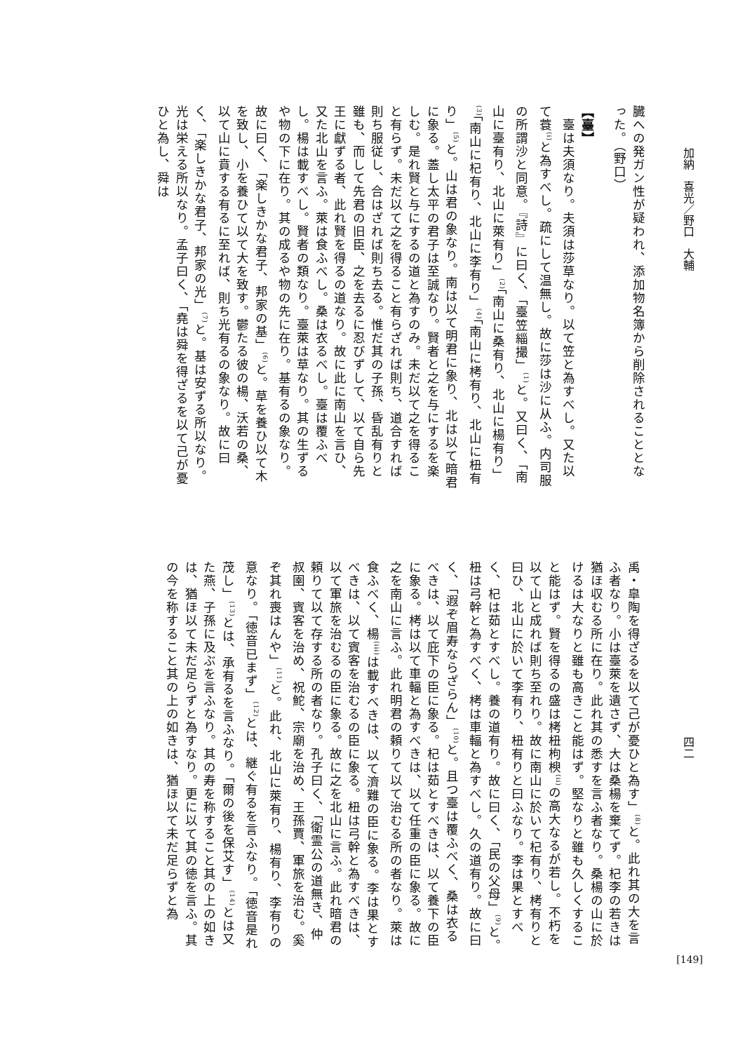加納　喜光／野口　大輔
臓への発ガン性が疑われ、添加物名簿から削除されることとなった。（野口）
【臺】
　臺は夫須なり。夫須は莎草なり。以て笠と為すべし。又た以て蓑<sup>(i)</sup>と為すべし。疏にして温無し。故に莎は沙に从ふ。内司服の所謂沙と同意。『詩』に曰く、「臺笠緇撮」<sup>(1)</sup>と。又曰く、「南山に臺有り、北山に萊有り」<sup>(2)</sup>「南山に桑有り、北山に楊有り」<sup>(3)</sup>「南山に杞有り、北山に李有り」<sup>(4)</sup>「南山に栲有り、北山に杻有り」<sup>(5)</sup>と。山は君の象なり。南は以て明君に象り、北は以て暗君に象る。蓋し太平の君子は至誠なり。賢者と之を与にするを楽しむ。是れ賢と与にするの道と為すのみ。未だ以て之を得ること有らず。未だ以て之を得ること有らざれば則ち、道合すれば則ち服従し、合はざれば則ち去る。惟だ其の子孫、昏乱有りと雖も、而して先君の旧臣、之を去るに忍びずして、以て自ら先王に獻ずる者、此れ賢を得るの道なり。故に此に南山を言ひ、又た北山を言ふ。萊は食ふべし。桑は衣るべし。臺は覆ふべし。楊は載すべし。賢者の類なり。臺萊は草なり。其の生ずるや物の下に在り。其の成るや物の先に在り。基有るの象なり。故に曰く、「楽しきかな君子、邦家の基」<sup>(6)</sup>と。草を養ひ以て木を致し、小を養ひて以て大を致す。鬱たる彼の楊、沃若の桑、以て山に賁する有るに至れば、則ち光有るの象なり。故に曰く、「楽しきかな君子、邦家の光」<sup>(7)</sup>と。基は安ずる所以なり。光は栄える所以なり。孟子曰く、「堯は舜を得ざるを以て己が憂ひと為し、舜は
四二
禹・皐陶を得ざるを以て己が憂ひと為す」<sup>(8)</sup>と。此れ其の大を言ふ者なり。小は臺萊を遺さず、大は桑楊を棄てず。杞李の若きは猶ほ収むる所に在り。此れ其の悉すを言ふ者なり。桑楊の山に於けるは大なりと雖も高きこと能はず。堅なりと雖も久しくすること能はず。賢を得るの盛は栲杻枸楰<sup>(ii)</sup>の高大なるが若し。不朽を以て山と成れば則ち至れり。故に南山に於いて杞有り、栲有りと曰ひ、北山に於いて李有り、杻有りと曰ふなり。李は果とすべく、杞は茹とすべし。養の道有り。故に曰く、「民の父母」<sup>(9)</sup>と。杻は弓幹と為すべく、栲は車輻と為すべし。久の道有り。故に曰く、「遐ぞ眉寿ならざらん」<sup>(10)</sup>と。且つ臺は覆ふべく、桑は衣るべきは、以て庇下の臣に象る。杞は茹とすべきは、以て養下の臣に象る。栲は以て車輻と為すべきは、以て任重の臣に象る。故に之を南山に言ふ。此れ明君の頼りて以て治むる所の者なり。萊は食ふべく、楊<sup>(iii)</sup>は載すべきは、以て濟難の臣に象る。李は果とすべきは、以て賓客を治むるの臣に象る。杻は弓幹と為すべきは、以て軍旅を治むるの臣に象る。故に之を北山に言ふ。此れ暗君の頼りて以て存する所の者なり。孔子曰く、「衛霊公の道無き、仲叔圉、賓客を治め、祝鮀、宗廟を治め、王孫賈、軍旅を治む。奚ぞ其れ喪はんや」<sup>(11)</sup>と。此れ、北山に萊有り、楊有り、李有りの意なり。「徳音已まず」<sup>(12)</sup>とは、継ぐ有るを言ふなり。「徳音是れ茂し」<sup>(13)</sup>とは、承有るを言ふなり。「爾の後を保艾す」<sup>(14)</sup>とは又た燕、子孫に及ぶを言ふなり。其の寿を称すること其の上の如きは、猶ほ以て未だ足らずと為すなり。更に以て其の徳を言ふ。其の今を称すること其の上の如きは、猶ほ以て未だ足らずと為
[149]